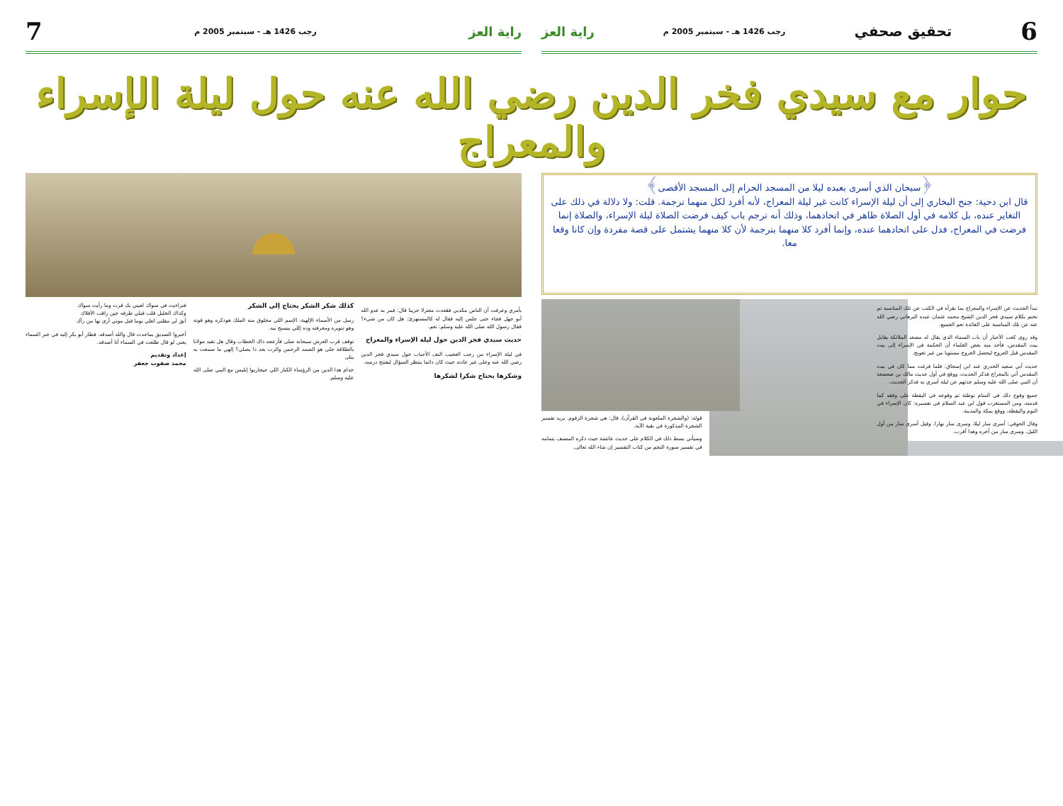6 تحقيق صحفي رجب 1426 هـ - سبتمبر 2005 م راية العز راية العز رجب 1426 هـ - سبتمبر 2005 م 7
حوار مع سيدي فخر الدين رضي الله عنه حول ليلة الإسراء والمعراج
﴿سبحان الذي أسرى بعبده ليلا من المسجد الحرام إلى المسجد الأقصى﴾
قال ابن دحية: جنح البخاري إلى أن ليلة الإسراء كانت غير ليلة المعراج، لأنه أفرد لكل منهما ترجمة. قلت: ولا دلالة في ذلك على التغاير عنده، بل كلامه في أول الصلاة ظاهر في اتحادهما، وذلك أنه ترجم باب كيف فرضت الصلاة ليلة الإسراء، والصلاة إنما فرضت في المعراج، فدل على اتحادهما عنده، وإنما أفرد كلا منهما بترجمة لأن كلا منهما يشتمل على قصة مفردة وإن كانا وقعا معا.
نبدأ الحديث عن الإسراء والمعراج بما نقرأه في الكتب عن تلك المناسبة ثم نختم بكلام سيدي فخر الدين الشيخ محمد عثمان عبده البرهاني رضي الله عنه عن تلك المناسبة على الفائدة تعم الجميع.
وقد روى كعب الأحبار أن باب السماء الذي يقال له مصعد الملائكة يقابل بيت المقدس، فأخذ منه بعض العلماء أن الحكمة في الإسراء إلى بيت المقدس قبل العروج ليحصل العروج مستويا من غير تعويج.
حديث أبي سعيد الخدري عند ابن إسحاق: فلما فرغت مما كان في بيت المقدس أتي بالمعراج فذكر الحديث، ووقع في أول حديث مالك بن صعصعة أن النبي صلى الله عليه وسلم حدثهم عن ليلة أسري به فذكر الحديث.
جميع وقوع ذلك في المنام توطئة ثم وقوعه في اليقظة على وفقه كما قدمته، ومن المستغرب قول ابن عبد السلام في تفسيره: كان الإسراء في النوم واليقظة، ووقع بمكة والمدينة.
وقال الحوفي: أسرى سار ليلا، وسرى سار نهارا. وقيل أسرى سار من أول الليل، وسرى سار من آخره وهذا أقرب.
قوله: (والشجرة الملعونة في القرآن)، قال: هي شجرة الزقوم. يريد تفسير الشجرة المذكورة في بقية الآية.
وسيأتي بسط ذلك في الكلام على حديث عائشة حيث ذكره المصنف بتمامه في تفسير سورة النجم من كتاب التفسير إن شاء الله تعالى.
بأمري وعرفت أن الناس مكذبي فقعدت معتزلا حزينا قال: فمر به عدو الله أبو جهل فجاء حتى جلس إليه فقال له كالمستهزئ: هل كان من شيء؟ فقال رسول الله صلى الله عليه وسلم: نعم.
حديث سيدي فخر الدين حول ليلة الإسراء والمعراج
في ليلة الإسراء من رجب العجيب التف الأحباب حول سيدي فخر الدين رضي الله عنه وعلى غير عادته حيث كان دائما ينتظر السؤال ليفتتح درسه.
وشكرها يحتاج شكرا لشكرها
كذلك شكر الشكر يحتاج إلى الشكر
رسل من الأسماء الإلهية، الإسم اللي مخلوق منه الملك هوذكره وهو قوته وهو تنويره ومعرفته وده إللي بيسبح بيه.
توقف قرب العرش سبحانه صلى فأزعجه ذاك الخطاب وقال هل تقيد مولانا بالطلاقة جلى هو الصمد الرحمن والرب بعد ذا يصلي؟ إلهي ما سمعت به يتلى
خدام هذا الدين من الرؤساء الكبار اللي حيحاربوا إبليس مع النبي صلى الله عليه وسلم.
فتراءيت في سواك لعيني بك قرت وما رأيت سواك
وكذاك الخليل قلب قبلي طرفه حين راقب الأفلاك
أبق لي مقلتي لعلي يوما قبل موتي أرى بها من رآك
أخبروا الصديق بماحدث قال والله أصدقه. فطار أبو بكر إليه في خبر السماء يعنى لو قال طلعت في السماء أنا أصدقه.
إعداد وتقديم
محمد صفوت جعفر